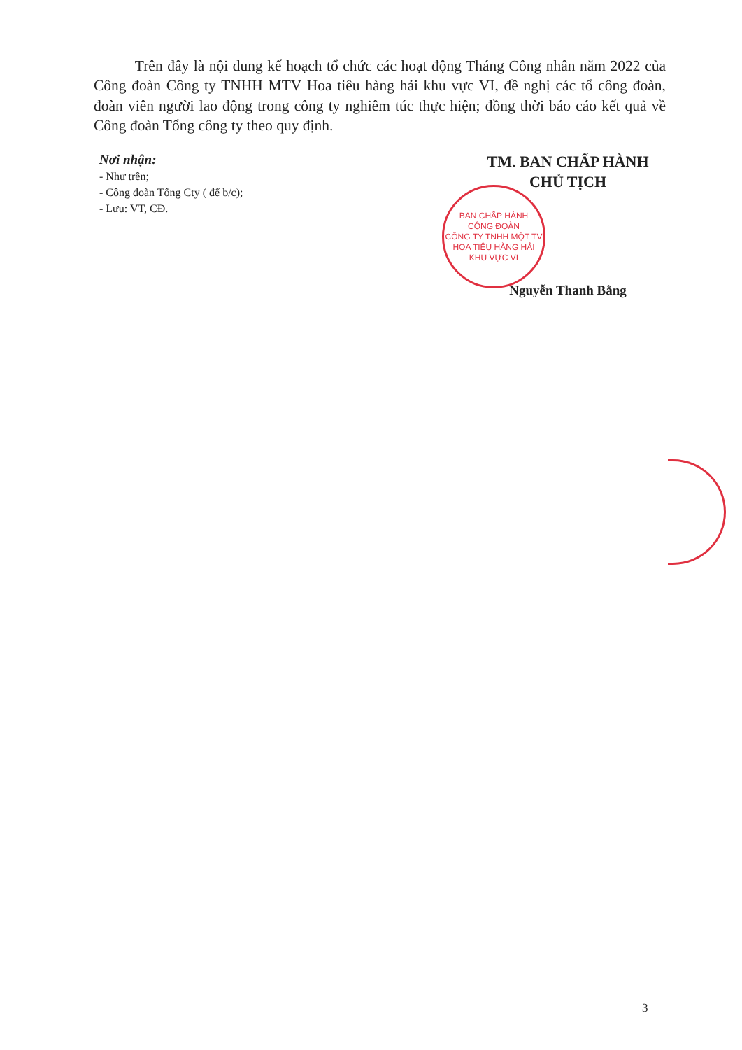Trên đây là nội dung kế hoạch tổ chức các hoạt động Tháng Công nhân năm 2022 của Công đoàn Công ty TNHH MTV Hoa tiêu hàng hải khu vực VI, đề nghị các tổ công đoàn, đoàn viên người lao động trong công ty nghiêm túc thực hiện; đồng thời báo cáo kết quả về Công đoàn Tổng công ty theo quy định.
Nơi nhận:
- Như trên;
- Công đoàn Tổng Cty ( để b/c);
- Lưu: VT, CĐ.
TM. BAN CHẤP HÀNH
CHỦ TỊCH
BAN CHẤP HÀNH
CÔNG ĐOÀN
CÔNG TY TNHH MỘT TV
HOA TIÊU HÀNG HẢI
KHU VỰC VI
Nguyễn Thanh Bằng
3